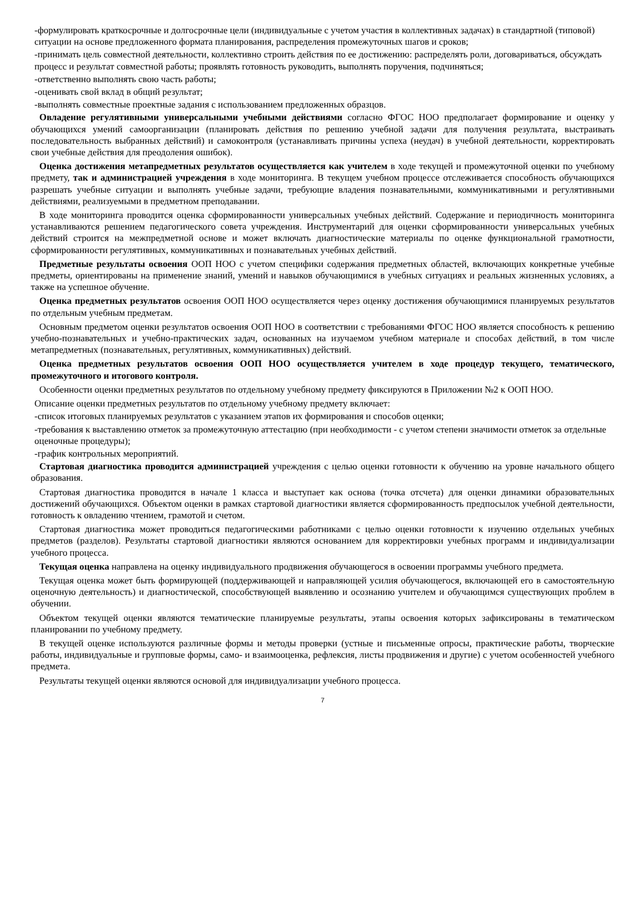-формулировать краткосрочные и долгосрочные цели (индивидуальные с учетом участия в коллективных задачах) в стандартной (типовой) ситуации на основе предложенного формата планирования, распределения промежуточных шагов и сроков;
-принимать цель совместной деятельности, коллективно строить действия по ее достижению: распределять роли, договариваться, обсуждать процесс и результат совместной работы; проявлять готовность руководить, выполнять поручения, подчиняться;
-ответственно выполнять свою часть работы;
-оценивать свой вклад в общий результат;
-выполнять совместные проектные задания с использованием предложенных образцов.
Овладение регулятивными универсальными учебными действиями согласно ФГОС НОО предполагает формирование и оценку у обучающихся умений самоорганизации (планировать действия по решению учебной задачи для получения результата, выстраивать последовательность выбранных действий) и самоконтроля (устанавливать причины успеха (неудач) в учебной деятельности, корректировать свои учебные действия для преодоления ошибок).
Оценка достижения метапредметных результатов осуществляется как учителем в ходе текущей и промежуточной оценки по учебному предмету, так и администрацией учреждения в ходе мониторинга. В текущем учебном процессе отслеживается способность обучающихся разрешать учебные ситуации и выполнять учебные задачи, требующие владения познавательными, коммуникативными и регулятивными действиями, реализуемыми в предметном преподавании.
В ходе мониторинга проводится оценка сформированности универсальных учебных действий. Содержание и периодичность мониторинга устанавливаются решением педагогического совета учреждения. Инструментарий для оценки сформированности универсальных учебных действий строится на межпредметной основе и может включать диагностические материалы по оценке функциональной грамотности, сформированности регулятивных, коммуникативных и познавательных учебных действий.
Предметные результаты освоения ООП НОО с учетом специфики содержания предметных областей, включающих конкретные учебные предметы, ориентированы на применение знаний, умений и навыков обучающимися в учебных ситуациях и реальных жизненных условиях, а также на успешное обучение.
Оценка предметных результатов освоения ООП НОО осуществляется через оценку достижения обучающимися планируемых результатов по отдельным учебным предметам.
Основным предметом оценки результатов освоения ООП НОО в соответствии с требованиями ФГОС НОО является способность к решению учебно-познавательных и учебно-практических задач, основанных на изучаемом учебном материале и способах действий, в том числе метапредметных (познавательных, регулятивных, коммуникативных) действий.
Оценка предметных результатов освоения ООП НОО осуществляется учителем в ходе процедур текущего, тематического, промежуточного и итогового контроля.
Особенности оценки предметных результатов по отдельному учебному предмету фиксируются в Приложении №2 к ООП НОО.
Описание оценки предметных результатов по отдельному учебному предмету включает:
-список итоговых планируемых результатов с указанием этапов их формирования и способов оценки;
-требования к выставлению отметок за промежуточную аттестацию (при необходимости - с учетом степени значимости отметок за отдельные оценочные процедуры);
-график контрольных мероприятий.
Стартовая диагностика проводится администрацией учреждения с целью оценки готовности к обучению на уровне начального общего образования.
Стартовая диагностика проводится в начале 1 класса и выступает как основа (точка отсчета) для оценки динамики образовательных достижений обучающихся. Объектом оценки в рамках стартовой диагностики является сформированность предпосылок учебной деятельности, готовность к овладению чтением, грамотой и счетом.
Стартовая диагностика может проводиться педагогическими работниками с целью оценки готовности к изучению отдельных учебных предметов (разделов). Результаты стартовой диагностики являются основанием для корректировки учебных программ и индивидуализации учебного процесса.
Текущая оценка направлена на оценку индивидуального продвижения обучающегося в освоении программы учебного предмета.
Текущая оценка может быть формирующей (поддерживающей и направляющей усилия обучающегося, включающей его в самостоятельную оценочную деятельность) и диагностической, способствующей выявлению и осознанию учителем и обучающимся существующих проблем в обучении.
Объектом текущей оценки являются тематические планируемые результаты, этапы освоения которых зафиксированы в тематическом планировании по учебному предмету.
В текущей оценке используются различные формы и методы проверки (устные и письменные опросы, практические работы, творческие работы, индивидуальные и групповые формы, само- и взаимооценка, рефлексия, листы продвижения и другие) с учетом особенностей учебного предмета.
Результаты текущей оценки являются основой для индивидуализации учебного процесса.
7